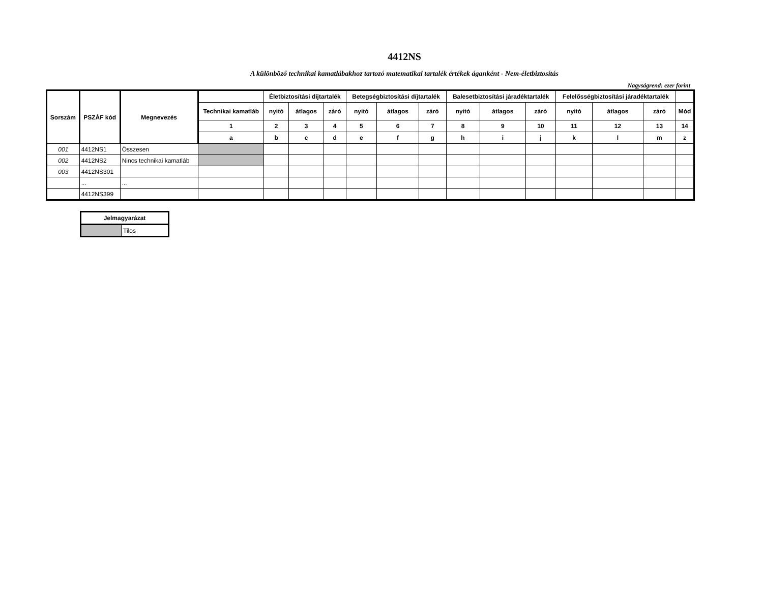4412NS
A különböző technikai kamatlábakhoz tartozó matematikai tartalék értékek áganként - Nem-életbiztosítás
Nagyságrend: ezer forint
| Sorszám | PSZÁF kód | Megnevezés | | Életbiztosítási díjtartalék | | | Betegségbiztosítási díjtartalék | | | Balesetbiztosítási járadéktartalék | | | Felelősségbiztosítási járadéktartalék | | | |
| --- | --- | --- | --- | --- | --- | --- | --- | --- | --- | --- | --- | --- | --- | --- | --- | --- |
| | | | Technikai kamatláb | nyitó | átlagos | záró | nyitó | átlagos | záró | nyitó | átlagos | záró | nyitó | átlagos | záró | Mód |
| | | | 1 | 2 | 3 | 4 | 5 | 6 | 7 | 8 | 9 | 10 | 11 | 12 | 13 | 14 |
| | | | a | b | c | d | e | f | g | h | i | j | k | l | m | z |
| 001 | 4412NS1 | Összesen | | | | | | | | | | | | | | |
| 002 | 4412NS2 | Nincs technikai kamatláb | | | | | | | | | | | | | | |
| 003 | 4412NS301 | | | | | | | | | | | | | | | |
| | ... | ... | | | | | | | | | | | | | | |
| | 4412NS399 | | | | | | | | | | | | | | | |
| Jelmagyarázat | |
| --- | --- |
| | Tilos |